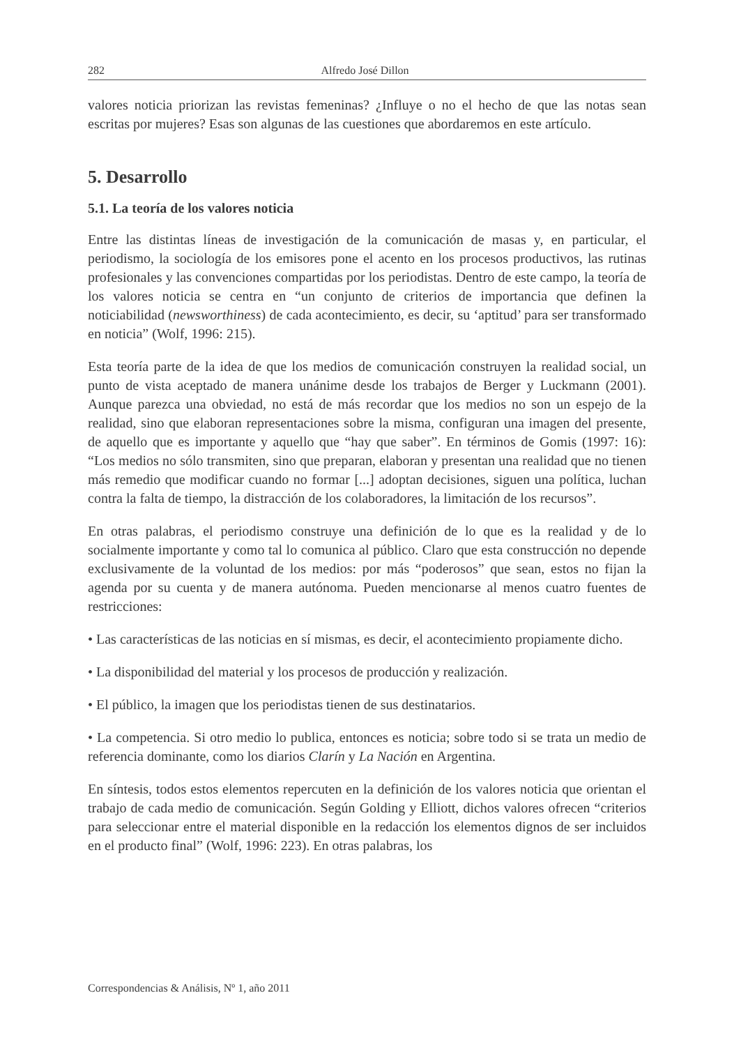282 Alfredo José Dillon
valores noticia priorizan las revistas femeninas? ¿Influye o no el hecho de que las notas sean escritas por mujeres? Esas son algunas de las cuestiones que abordaremos en este artículo.
5. Desarrollo
5.1. La teoría de los valores noticia
Entre las distintas líneas de investigación de la comunicación de masas y, en particular, el periodismo, la sociología de los emisores pone el acento en los procesos productivos, las rutinas profesionales y las convenciones compartidas por los periodistas. Dentro de este campo, la teoría de los valores noticia se centra en “un conjunto de criterios de importancia que definen la noticiabilidad (newsworthiness) de cada acontecimiento, es decir, su ‘aptitud’ para ser transformado en noticia” (Wolf, 1996: 215).
Esta teoría parte de la idea de que los medios de comunicación construyen la realidad social, un punto de vista aceptado de manera unánime desde los trabajos de Berger y Luckmann (2001). Aunque parezca una obviedad, no está de más recordar que los medios no son un espejo de la realidad, sino que elaboran representaciones sobre la misma, configuran una imagen del presente, de aquello que es importante y aquello que “hay que saber”. En términos de Gomis (1997: 16): “Los medios no sólo transmiten, sino que preparan, elaboran y presentan una realidad que no tienen más remedio que modificar cuando no formar [...] adoptan decisiones, siguen una política, luchan contra la falta de tiempo, la distracción de los colaboradores, la limitación de los recursos”.
En otras palabras, el periodismo construye una definición de lo que es la realidad y de lo socialmente importante y como tal lo comunica al público. Claro que esta construcción no depende exclusivamente de la voluntad de los medios: por más “poderosos” que sean, estos no fijan la agenda por su cuenta y de manera autónoma. Pueden mencionarse al menos cuatro fuentes de restricciones:
• Las características de las noticias en sí mismas, es decir, el acontecimiento propiamente dicho.
• La disponibilidad del material y los procesos de producción y realización.
• El público, la imagen que los periodistas tienen de sus destinatarios.
• La competencia. Si otro medio lo publica, entonces es noticia; sobre todo si se trata un medio de referencia dominante, como los diarios Clarín y La Nación en Argentina.
En síntesis, todos estos elementos repercuten en la definición de los valores noticia que orientan el trabajo de cada medio de comunicación. Según Golding y Elliott, dichos valores ofrecen “criterios para seleccionar entre el material disponible en la redacción los elementos dignos de ser incluidos en el producto final” (Wolf, 1996: 223). En otras palabras, los
Correspondencias & Análisis, Nº 1, año 2011